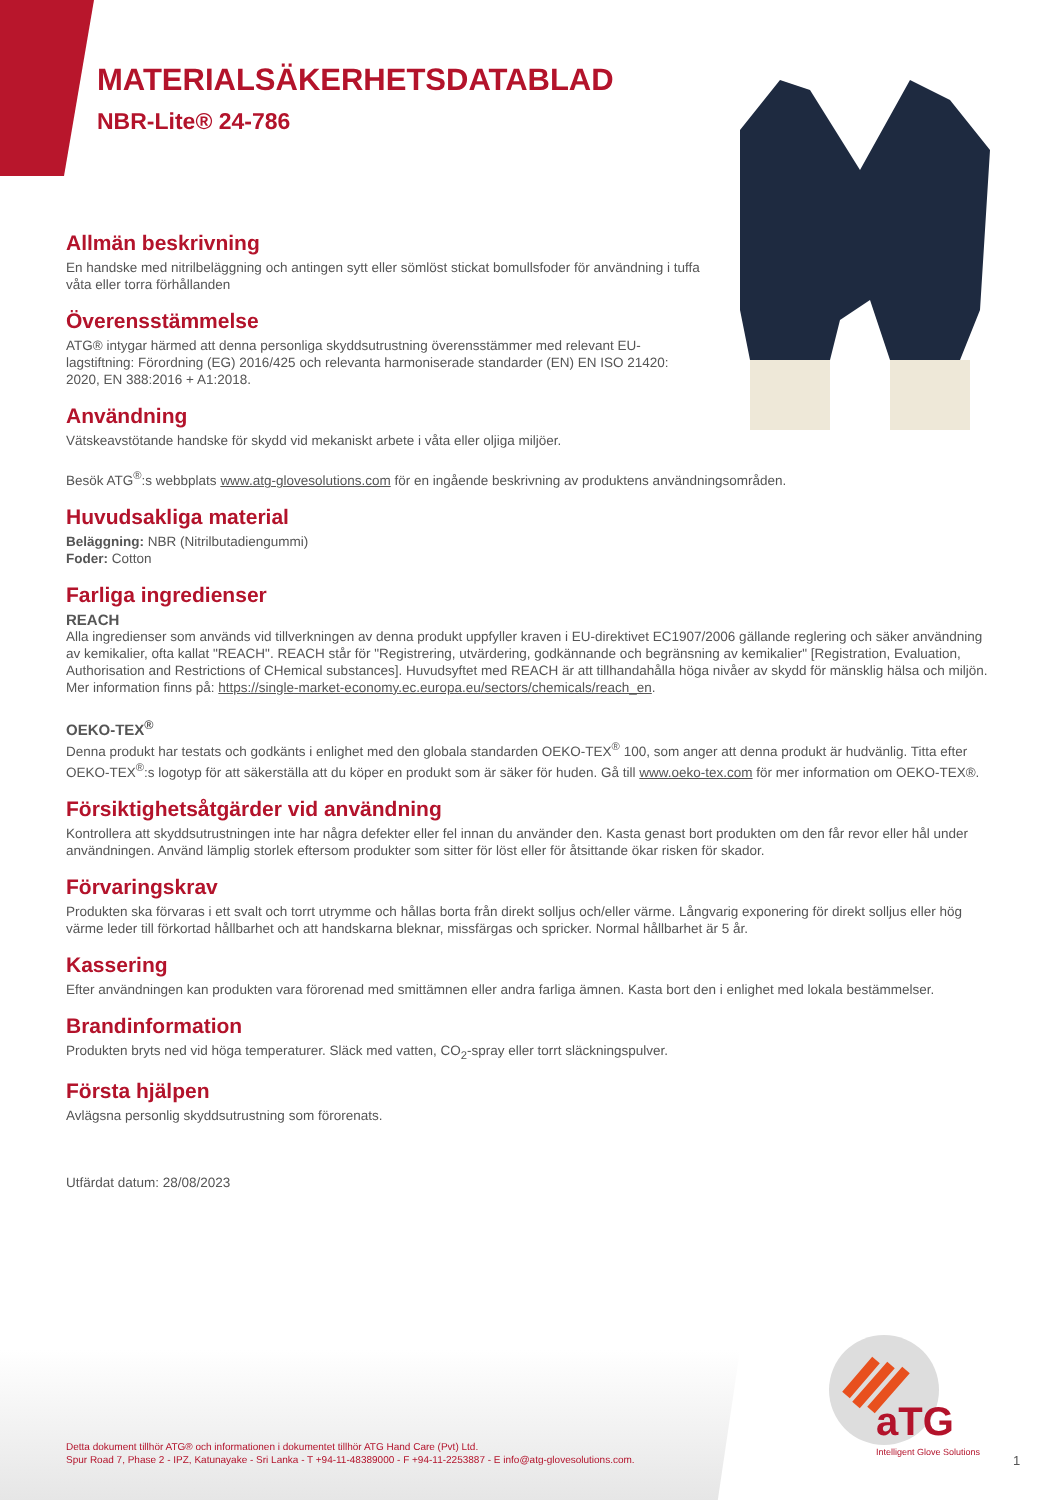MATERIALSÄKERHETSDATABLAD
NBR-Lite® 24-786
Allmän beskrivning
En handske med nitrilbeläggning och antingen sytt eller sömlöst stickat bomullsfoder för användning i tuffa våta eller torra förhållanden
Överensstämmelse
ATG® intygar härmed att denna personliga skyddsutrustning överensstämmer med relevant EU-lagstiftning: Förordning (EG) 2016/425 och relevanta harmoniserade standarder (EN) EN ISO 21420: 2020, EN 388:2016 + A1:2018.
Användning
Vätskeavstötande handske för skydd vid mekaniskt arbete i våta eller oljiga miljöer.
Besök ATG<sup>®</sup>:s webbplats www.atg-glovesolutions.com för en ingående beskrivning av produktens användningsområden.
Huvudsakliga material
Beläggning: NBR (Nitrilbutadiengummi)
Foder: Cotton
Farliga ingredienser
REACH
Alla ingredienser som används vid tillverkningen av denna produkt uppfyller kraven i EU-direktivet EC1907/2006 gällande reglering och säker användning av kemikalier, ofta kallat "REACH". REACH står för "Registrering, utvärdering, godkännande och begränsning av kemikalier" [Registration, Evaluation, Authorisation and Restrictions of CHemical substances]. Huvudsyftet med REACH är att tillhandahålla höga nivåer av skydd för mänsklig hälsa och miljön. Mer information finns på: https://single-market-economy.ec.europa.eu/sectors/chemicals/reach_en.
OEKO-TEX<sup>®</sup>
Denna produkt har testats och godkänts i enlighet med den globala standarden OEKO-TEX<sup>®</sup> 100, som anger att denna produkt är hudvänlig. Titta efter OEKO-TEX<sup>®</sup>:s logotyp för att säkerställa att du köper en produkt som är säker för huden. Gå till www.oeko-tex.com för mer information om OEKO-TEX®.
Försiktighetsåtgärder vid användning
Kontrollera att skyddsutrustningen inte har några defekter eller fel innan du använder den. Kasta genast bort produkten om den får revor eller hål under användningen. Använd lämplig storlek eftersom produkter som sitter för löst eller för åtsittande ökar risken för skador.
Förvaringskrav
Produkten ska förvaras i ett svalt och torrt utrymme och hållas borta från direkt solljus och/eller värme. Långvarig exponering för direkt solljus eller hög värme leder till förkortad hållbarhet och att handskarna bleknar, missfärgas och spricker. Normal hållbarhet är 5 år.
Kassering
Efter användningen kan produkten vara förorenad med smittämnen eller andra farliga ämnen. Kasta bort den i enlighet med lokala bestämmelser.
Brandinformation
Produkten bryts ned vid höga temperaturer. Släck med vatten, CO<sub>2</sub>-spray eller torrt släckningspulver.
Första hjälpen
Avlägsna personlig skyddsutrustning som förorenats.
Utfärdat datum: 28/08/2023
Detta dokument tillhör ATG® och informationen i dokumentet tillhör ATG Hand Care (Pvt) Ltd.
Spur Road 7, Phase 2 - IPZ, Katunayake - Sri Lanka - T +94-11-48389000 - F +94-11-2253887 - E info@atg-glovesolutions.com.
aTG
Intelligent Glove Solutions
1